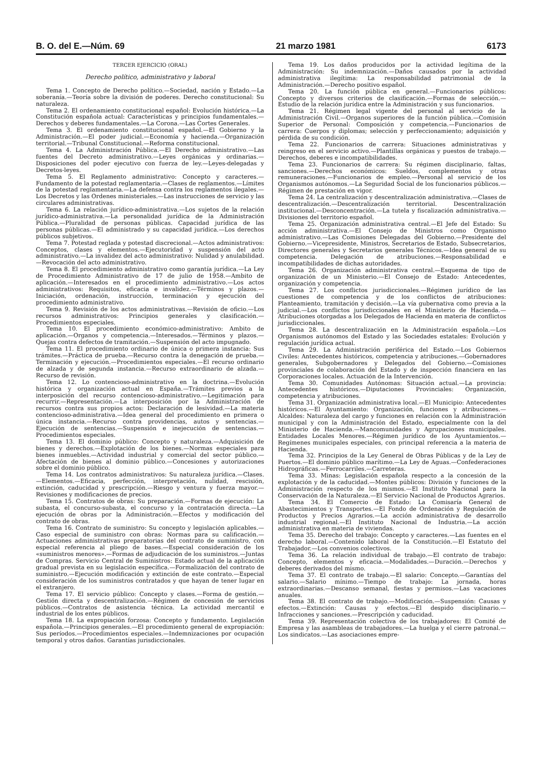B. O. del E.—Núm. 69 21 marzo 1981 6173
TERCER EJERCICIO (ORAL)
Derecho político, administrativo y laboral
Tema 1. Concepto de Derecho político.—Sociedad, nación y Estado.—La soberanía.—Teoría sobre la división de poderes. Derecho constitucional: Su naturaleza.
Tema 2. El ordenamiento constitucional español: Evolución histórica.—La Constitución española actual: Características y principios fundamentales.—Derechos y deberes fundamentales.—La Corona.—Las Cortes Generales.
Tema 3. El ordenamiento constitucional español.—El Gobierno y la Administración.—El poder judicial.—Economía y hacienda.—Organización territorial.—Tribunal Constitucional.—Reforma constitucional.
Tema 4. La Administración Pública.—El Derecho administrativo.—Las fuentes del Decreto administrativo.—Leyes orgánicas y ordinarias.—Disposiciones del poder ejecutivo con fuerza de ley.—Leyes-delegadas y Decretos-leyes.
Tema 5. El Reglamento administrativo: Concepto y caracteres.—Fundamento de la potestad reglamentaria.—Clases de reglamentos.—Límites de la potestad reglamentaria.—La defensa contra los reglamentos ilegales.—Los Decretos y las Ordenes ministeriales.—Las instrucciones de servicio y las circulares administrativas.
Tema 6. La relación jurídico-administrativa.—Los sujetos de la relación jurídico-administrativa.—La personalidad jurídica de la Administración Pública.—Pluralidad de personas públicas. Capacidad jurídica de las personas públicas.—El administrado y su capacidad jurídica.—Los derechos públicos subjetivos.
Tema 7. Potestad reglada y potestad discrecional.—Actos administrativos: Conceptos, clases y elementos.—Ejecutoridad y suspensión del acto administrativo.—La invalidez del acto administrativo: Nulidad y anulabilidad.—Revocación del acto administrativo.
Tema 8. El procedimiento administrativo como garantía jurídica.—La Ley de Procedimiento Administrativo de 17 de julio de 1958.—Ambito de aplicación.—Interesados en el procedimiento administrativo.—Los actos administrativos: Requisitos, eficacia e invalidez.—Términos y plazos.—Iniciación, ordenación, instrucción, terminación y ejecución del procedimiento administrativo.
Tema 9. Revisión de los actos administrativas.—Revisión de oficio.—Los recursos administrativos: Principios generales y clasificación.—Procedimientos especiales.
Tema 10. El procedimiento económico-administrativo: Ambito de aplicación.—Organos y competencia.—Interesados.—Términos y plazos.—Quejas contra defectos de tramitación.—Suspensión del acto impugnado.
Tema 11. El procedimiento ordinario de única o primera instancia: Sus trámites.—Práctica de prueba.—Recurso contra la denegación de prueba.—Terminación y ejecución.—Procedimientos especiales.—El recurso ordinario de alzada y de segunda instancia.—Recurso extraordinario de alzada.—Recurso de revisión.
Tema 12. Lo contencioso-administrativo en la doctrina.—Evolución histórica y organización actual en España.—Trámites previos a la interposición del recurso contencioso-administrativo.—Legitimación para recurrir.—Representación.—La interposición por la Administración de recursos contra sus propios actos: Declaración de lesividad.—La materia contencioso-administrativa.—Idea general del procedimiento en primera o única instancia.—Recurso contra providencias, autos y sentencias.—Ejecución de sentencias.—Suspensión e inejecución de sentencias.—Procedimientos especiales.
Tema 13. El dominio público: Concepto y naturaleza.—Adquisición de bienes y derechos.—Explotación de los bienes.—Normas especiales para bienes inmuebles.—Actividad industrial y comercial del sector público.—Afectación de bienes al dominio público.—Concesiones y autorizaciones sobre el dominio público.
Tema 14. Los contratos administrativos: Su naturaleza jurídica.—Clases.—Elementos.—Eficacia, perfección, interpretación, nulidad, rescisión, extinción, caducidad y prescripción.—Riesgo y ventura y fuerza mayor.—Revisiones y modificaciones de precios.
Tema 15. Contratos de obras: Su preparación.—Formas de ejecución: La subasta, el concurso-subasta, el concurso y la contratación directa.—La ejecución de obras por la Administración.—Efectos y modificación del contrato de obras.
Tema 16. Contrato de suministro: Su concepto y legislación aplicables.—Caso especial de suministro con obras: Normas para su calificación.—Actuaciones administrativas preparatorias del contrato de suministro, con especial referencia al pliego de bases.—Especial consideración de los «suministros menores».—Formas de adjudicación de los suministros.—Juntas de Compras. Servicio Central de Suministros: Estado actual de la aplicación gradual prevista en su legislación específica.—Formalización del contrato de suministro.—Ejecución modificación y extinción de este contrato.—Especial consideración de los suministros contratados y que hayan de tener lugar en el extranjero.
Tema 17. El servicio público: Concepto y clases.—Forma de gestión.—Gestión directa y descentralización.—Régimen de concesión de servicios públicos.—Contratos de asistencia técnica. La actividad mercantil e industrial de los entes públicos.
Tema 18. La expropiación forzosa: Concepto y fundamento. Legislación española.—Principios generales.—El procedimiento general de expropiación: Sus períodos.—Procedimientos especiales.—Indemnizaciones por ocupación temporal y otros daños. Garantías jurisdiccionales.
Tema 19. Los daños producidos por la actividad legítima de la Administración: Su indemnización.—Daños causados por la actividad administrativa ilegítima: La responsabilidad patrimonial de la Administración.—Derecho positivo español.
Tema 20. La función pública en general.—Funcionarios públicos: Concepto y diversos criterios de clasificación.—Formas de selección.—Estudio de la relación jurídica entre la Administración y sus funcionarios.
Tema 21. Régimen legal vigente del personal al servicio de la Administración Civil.—Organos superiores de la función pública.—Comisión Superior de Personal: Composición y competencia.—Funcionarios de carrera: Cuerpos y diplomas; selección y perfeccionamiento; adquisición y pérdida de su condición.
Tema 22. Funcionarios de carrera: Situaciones administrativas y reingreso en el servicio activo.—Plantillas orgánicas y puestos de trabajo.—Derechos, deberes e incompatibilidades.
Tema 23. Funcionarios de carrera: Su régimen disciplinario, faltas, sanciones.—Derechos económicos: Sueldos, complementos y otras remuneraciones.—Funcionarios de empleo.—Personal al servicio de los Organismos autónomos.—La Seguridad Social de los funcionarios públicos.—Régimen de prestación en vigor.
Tema 24. La centralización y descentralización administrativa.—Clases de descentralización.—Descentralización territorial. Descentralización institucional.—Desconcentración.—La tutela y fiscalización administrativa.—Divisiones del territorio español.
Tema 25. Organización administrativa central.—El Jefe del Estado: Su acción administrativa.—El Consejo de Ministros como Organismo administrativo.—Las Comisiones Delegadas del Gobierno.—Presidente del Gobierno.—Vicepresidente, Ministros, Secretarios de Estado, Subsecretarios, Directores generales y Secretarios generales Técnicos.—Idea general de su competencia. Delegación de atribuciones.—Responsabilidad e incompatibilidades de dichas autoridades.
Tema 26. Organización administrativa central.—Esquema de tipo de organización de un Ministerio.—El Consejo de Estado: Antecedentes, organización y competencia.
Tema 27. Los conflictos jurisdiccionales.—Régimen jurídico de las cuestiones de competencia y de los conflictos de atribuciones: Planteamiento, tramitación y decisión.—La vía gubernativa como previa a la judicial.—Los conflictos jurisdiccionales en el Ministerio de Hacienda.—Atribuciones otorgadas a los Delegados de Hacienda en materia de conflictos jurisdiccionales.
Tema 28. La descentralización en la Administración española.—Los Organismos autónomos del Estado y las Sociedades estatales: Evolución y regulación jurídica actual.
Tema 29. La Administración periférica del Estado.—Los Gobiernos Civiles: Antecedentes históricos, competencia y atribuciones.—Gobernadores generales, Subgobernadores y Delegados del Gobierno.—Comisiones provinciales de colaboración del Estado y de inspección financiera en las Corporaciones locales. Actuación de la Intervención.
Tema 30. Comunidades Autónomas: Situación actual.—La provincia: Antecedentes históricos.—Diputaciones Provinciales: Organización, competencia y atribuciones.
Tema 31. Organización administrativa local.—El Municipio: Antecedentes históricos.—El Ayuntamiento: Organización, funciones y atribuciones.—Alcaldes: Naturaleza del cargo y funciones en relación con la Administración municipal y con la Administración del Estado, especialmente con la del Ministerio de Hacienda.—Mancomunidades y Agrupaciones municipales. Entidades Locales Menores.—Régimen jurídico de los Ayuntamientos.—Regímenes municipales especiales, con principal referencia a la materia de Hacienda.
Tema 32. Principios de la Ley General de Obras Públicas y de la Ley de Puertos.—El dominio público marítimo.—La Ley de Aguas.—Confederaciones Hidrográficas.—Ferrocarriles.—Carreteras.
Tema 33. Minas: Legislación española respecto a la concesión de la explotación y de la caducidad.—Montes públicos: División y funciones de la Administración respecto de los mismos.—El Instituto Nacional para la Conservación de la Naturaleza.—El Servicio Nacional de Productos Agrarios.
Tema 34. El Comercio de Estado: La Comisaría General de Abastecimientos y Transportes.—El Fondo de Ordenación y Regulación de Productos y Precios Agrarios.—La acción administrativa de desarrollo industrial regional.—El Instituto Nacional de Industria.—La acción administrativa en materia de viviendas.
Tema 35. Derecho del trabajo: Concepto y caracteres.—Las fuentes en el derecho laboral.—Contenido laboral de la Constitución.—El Estatuto del Trabajador.—Los convenios colectivos.
Tema 36. La relación individual de trabajo.—El contrato de trabajo: Concepto, elementos y eficacia.—Modalidades.—Duración.—Derechos y deberes derivados del mismo.
Tema 37. El contrato de trabajo.—El salario: Concepto.—Garantías del salario.—Salario mínimo.—Tiempo de trabajo: La jornada, horas extraordinarias.—Descanso semanal, fiestas y permisos.—Las vacaciones anuales.
Tema 38. El contrato de trabajo.—Modificación.—Suspensión: Causas y efectos.—Extinción: Causas y efectos.—El despido disciplinario.—Infracciones y sanciones.—Prescripción y caducidad.
Tema 39. Representación colectiva de los trabajadores: El Comité de Empresa y las asambleas de trabajadores.—La huelga y el cierre patronal.—Los sindicatos.—Las asociaciones empre-